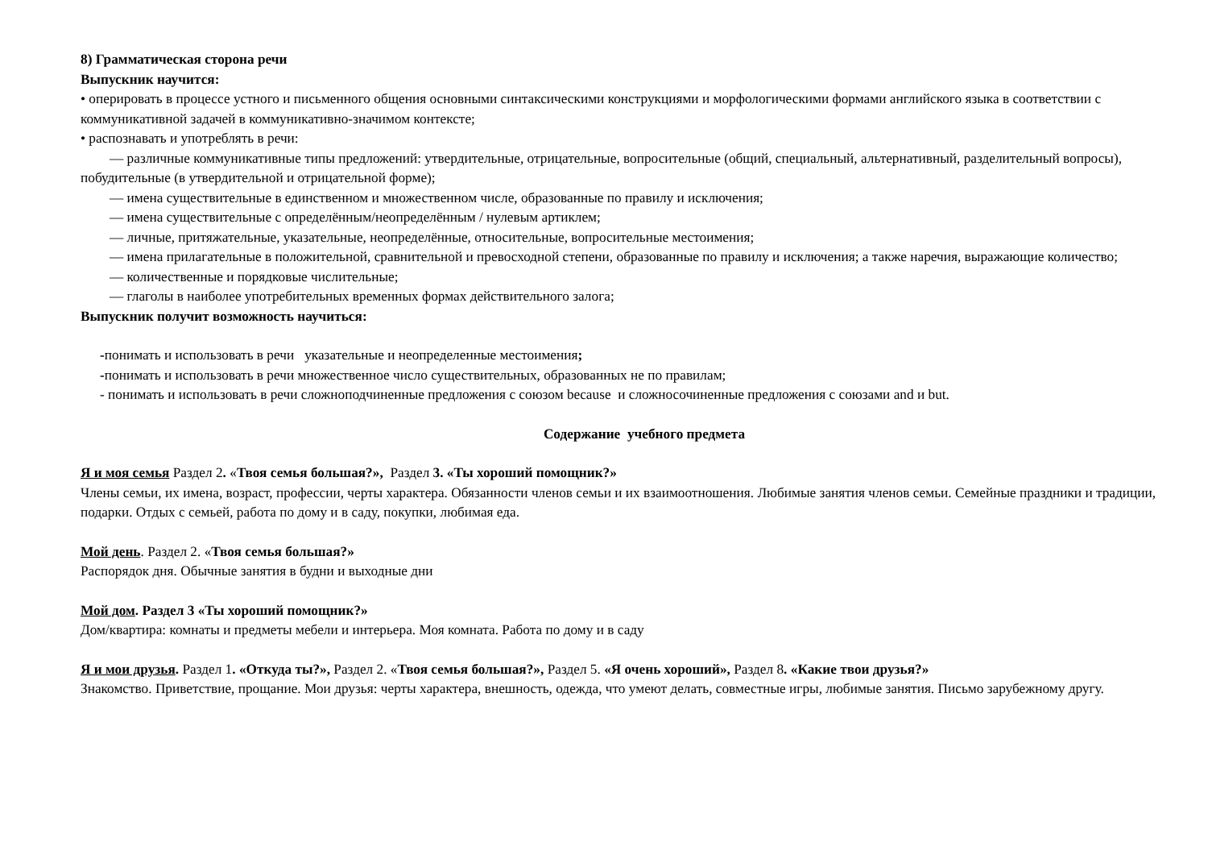8) Грамматическая сторона речи
Выпускник научится:
• оперировать в процессе устного и письменного общения основными синтаксическими конструкциями и морфологическими формами английского языка в соответствии с коммуникативной задачей в коммуникативно-значимом контексте;
• распознавать и употреблять в речи:
— различные коммуникативные типы предложений: утвердительные, отрицательные, вопросительные (общий, специальный, альтернативный, разделительный вопросы), побудительные (в утвердительной и отрицательной форме);
— имена существительные в единственном и множественном числе, образованные по правилу и исключения;
— имена существительные с определённым/неопределённым / нулевым артиклем;
— личные, притяжательные, указательные, неопределённые, относительные, вопросительные местоимения;
— имена прилагательные в положительной, сравнительной и превосходной степени, образованные по правилу и исключения; а также наречия, выражающие количество;
— количественные и порядковые числительные;
— глаголы в наиболее употребительных временных формах действительного залога;
Выпускник получит возможность научиться:
-понимать и использовать в речи указательные и неопределенные местоимения;
-понимать и использовать в речи множественное число существительных, образованных не по правилам;
- понимать и использовать в речи сложноподчиненные предложения с союзом because и сложносочиненные предложения с союзами and и but.
Содержание учебного предмета
Я и моя семья Раздел 2. «Твоя семья большая?», Раздел 3. «Ты хороший помощник?»
Члены семьи, их имена, возраст, профессии, черты характера. Обязанности членов семьи и их взаимоотношения. Любимые занятия членов семьи. Семейные праздники и традиции, подарки. Отдых с семьей, работа по дому и в саду, покупки, любимая еда.
Мой день. Раздел 2. «Твоя семья большая?»
Распорядок дня. Обычные занятия в будни и выходные дни
Мой дом. Раздел 3 «Ты хороший помощник?»
Дом/квартира: комнаты и предметы мебели и интерьера. Моя комната. Работа по дому и в саду
Я и мои друзья. Раздел 1. «Откуда ты?», Раздел 2. «Твоя семья большая?», Раздел 5. «Я очень хороший», Раздел 8. «Какие твои друзья?»
Знакомство. Приветствие, прощание. Мои друзья: черты характера, внешность, одежда, что умеют делать, совместные игры, любимые занятия. Письмо зарубежному другу.